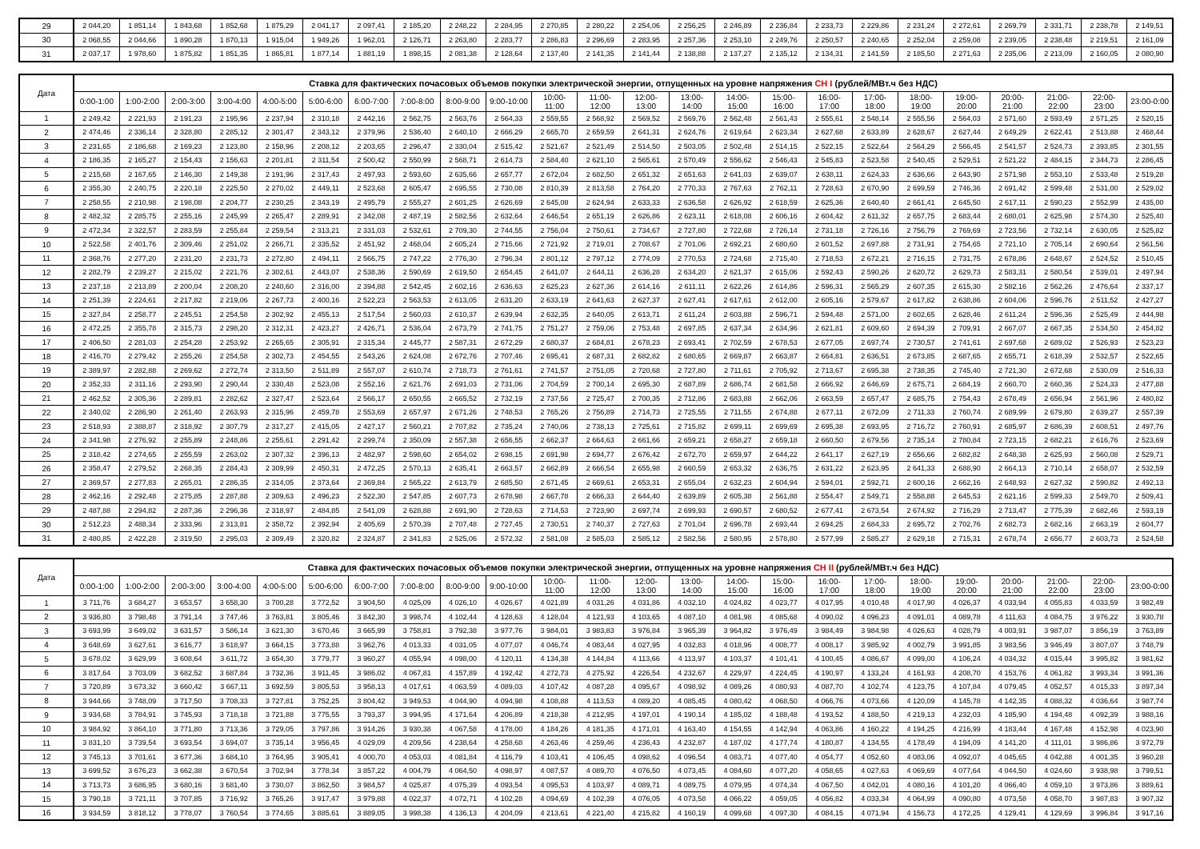| 29 | 2 044,20 | 1 851,14 | 1 843,68 | 1 852,68 | 1 875,29 | 2 041,17 | 2 097,41 | 2 185,20 | 2 248,22 | 2 284,95 | 2 270,85 | 2 280,22 | 2 254,06 | 2 256,25 | 2 246,89 | 2 236,84 | 2 233,73 | 2 229,86 | 2 231,24 | 2 272,61 | 2 269,79 | 2 331,71 | 2 238,78 | 2 149,51 |
| 30 | 2 068,55 | 2 044,66 | 1 890,28 | 1 870,13 | 1 915,04 | 1 949,26 | 1 962,01 | 2 126,71 | 2 263,80 | 2 283,77 | 2 286,83 | 2 296,69 | 2 283,95 | 2 257,36 | 2 253,10 | 2 249,76 | 2 250,57 | 2 240,65 | 2 252,04 | 2 259,08 | 2 239,05 | 2 238,48 | 2 219,51 | 2 161,09 |
| 31 | 2 037,17 | 1 978,60 | 1 875,82 | 1 851,35 | 1 865,81 | 1 877,14 | 1 881,19 | 1 898,15 | 2 081,38 | 2 128,64 | 2 137,40 | 2 141,35 | 2 141,44 | 2 138,88 | 2 137,27 | 2 135,12 | 2 134,31 | 2 141,59 | 2 185,50 | 2 271,63 | 2 235,06 | 2 213,09 | 2 160,05 | 2 080,90 |
| Дата | Ставка для фактических почасовых объемов покупки электрической энергии, отпущенных на уровне напряжения СН I (рублей/МВт.ч без НДС) | | | | | | | | | | | | | | | | | | | | | | | |
| --- | --- | --- | --- | --- | --- | --- | --- | --- | --- | --- | --- | --- | --- | --- | --- | --- | --- | --- | --- | --- | --- | --- | --- | --- |
| | 0:00-1:00 | 1:00-2:00 | 2:00-3:00 | 3:00-4:00 | 4:00-5:00 | 5:00-6:00 | 6:00-7:00 | 7:00-8:00 | 8:00-9:00 | 9:00-10:00 | 10:00- 11:00 | 11:00- 12:00 | 12:00- 13:00 | 13:00- 14:00 | 14:00- 15:00 | 15:00- 16:00 | 16:00- 17:00 | 17:00- 18:00 | 18:00- 19:00 | 19:00- 20:00 | 20:00- 21:00 | 21:00- 22:00 | 22:00- 23:00 | 23:00-0:00 |
| 1 | 2 249,42 | 2 221,93 | 2 191,23 | 2 195,96 | 2 237,94 | 2 310,18 | 2 442,16 | 2 562,75 | 2 563,76 | 2 564,33 | 2 559,55 | 2 568,92 | 2 569,52 | 2 569,76 | 2 562,48 | 2 561,43 | 2 555,61 | 2 548,14 | 2 555,56 | 2 564,03 | 2 571,60 | 2 593,49 | 2 571,25 | 2 520,15 |
| 2 | 2 474,46 | 2 336,14 | 2 328,80 | 2 285,12 | 2 301,47 | 2 343,12 | 2 379,96 | 2 536,40 | 2 640,10 | 2 666,29 | 2 665,70 | 2 659,59 | 2 641,31 | 2 624,76 | 2 619,64 | 2 623,34 | 2 627,68 | 2 633,89 | 2 628,67 | 2 627,44 | 2 649,29 | 2 622,41 | 2 513,88 | 2 468,44 |
| 3 | 2 231,65 | 2 186,68 | 2 169,23 | 2 123,80 | 2 158,96 | 2 208,12 | 2 203,65 | 2 296,47 | 2 330,04 | 2 515,42 | 2 521,67 | 2 521,49 | 2 514,50 | 2 503,05 | 2 502,48 | 2 514,15 | 2 522,15 | 2 522,64 | 2 564,29 | 2 566,45 | 2 541,57 | 2 524,73 | 2 393,85 | 2 301,55 |
| 4 | 2 186,35 | 2 165,27 | 2 154,43 | 2 156,63 | 2 201,81 | 2 311,54 | 2 500,42 | 2 550,99 | 2 568,71 | 2 614,73 | 2 584,40 | 2 621,10 | 2 565,61 | 2 570,49 | 2 556,62 | 2 546,43 | 2 545,83 | 2 523,58 | 2 540,45 | 2 529,51 | 2 521,22 | 2 484,15 | 2 344,73 | 2 286,45 |
| 5 | 2 215,68 | 2 167,65 | 2 146,30 | 2 149,38 | 2 191,96 | 2 317,43 | 2 497,93 | 2 593,60 | 2 635,66 | 2 657,77 | 2 672,04 | 2 682,50 | 2 651,32 | 2 651,63 | 2 641,03 | 2 639,07 | 2 638,11 | 2 624,33 | 2 636,66 | 2 643,90 | 2 571,98 | 2 553,10 | 2 533,48 | 2 519,28 |
| 6 | 2 355,30 | 2 240,75 | 2 220,18 | 2 225,50 | 2 270,02 | 2 449,11 | 2 523,68 | 2 605,47 | 2 695,55 | 2 730,08 | 2 810,39 | 2 813,58 | 2 764,20 | 2 770,33 | 2 767,63 | 2 762,11 | 2 728,63 | 2 670,90 | 2 699,59 | 2 746,36 | 2 691,42 | 2 599,48 | 2 531,00 | 2 529,02 |
| 7 | 2 258,55 | 2 210,98 | 2 198,08 | 2 204,77 | 2 230,25 | 2 343,19 | 2 495,79 | 2 555,27 | 2 601,25 | 2 626,69 | 2 645,08 | 2 624,94 | 2 633,33 | 2 636,58 | 2 626,92 | 2 618,59 | 2 625,36 | 2 640,40 | 2 661,41 | 2 645,50 | 2 617,11 | 2 590,23 | 2 552,99 | 2 435,00 |
| 8 | 2 482,32 | 2 285,75 | 2 255,16 | 2 245,99 | 2 265,47 | 2 289,91 | 2 342,08 | 2 487,19 | 2 582,56 | 2 632,64 | 2 646,54 | 2 651,19 | 2 626,86 | 2 623,11 | 2 618,08 | 2 606,16 | 2 604,42 | 2 611,32 | 2 657,75 | 2 683,44 | 2 680,01 | 2 625,98 | 2 574,30 | 2 525,40 |
| 9 | 2 472,34 | 2 322,57 | 2 283,59 | 2 255,84 | 2 259,54 | 2 313,21 | 2 331,03 | 2 532,61 | 2 709,30 | 2 744,55 | 2 756,04 | 2 750,61 | 2 734,67 | 2 727,80 | 2 722,68 | 2 726,14 | 2 731,18 | 2 726,16 | 2 756,79 | 2 769,69 | 2 723,56 | 2 732,14 | 2 630,05 | 2 525,82 |
| 10 | 2 522,58 | 2 401,76 | 2 309,46 | 2 251,02 | 2 266,71 | 2 335,52 | 2 451,92 | 2 468,04 | 2 605,24 | 2 715,66 | 2 721,92 | 2 719,01 | 2 708,67 | 2 701,06 | 2 692,21 | 2 680,60 | 2 601,52 | 2 697,88 | 2 731,91 | 2 754,65 | 2 721,10 | 2 705,14 | 2 690,64 | 2 561,56 |
| 11 | 2 368,76 | 2 277,20 | 2 231,20 | 2 231,73 | 2 272,80 | 2 494,11 | 2 566,75 | 2 747,22 | 2 776,30 | 2 796,34 | 2 801,12 | 2 797,12 | 2 774,09 | 2 770,53 | 2 724,68 | 2 715,40 | 2 718,53 | 2 672,21 | 2 716,15 | 2 731,75 | 2 678,86 | 2 648,67 | 2 524,52 | 2 510,45 |
| 12 | 2 282,79 | 2 239,27 | 2 215,02 | 2 221,76 | 2 302,61 | 2 443,07 | 2 538,36 | 2 590,69 | 2 619,50 | 2 654,45 | 2 641,07 | 2 644,11 | 2 636,28 | 2 634,20 | 2 621,37 | 2 615,06 | 2 592,43 | 2 590,26 | 2 620,72 | 2 629,73 | 2 583,31 | 2 580,54 | 2 539,01 | 2 497,94 |
| 13 | 2 237,18 | 2 213,89 | 2 200,04 | 2 208,20 | 2 240,60 | 2 316,00 | 2 394,88 | 2 542,45 | 2 602,16 | 2 636,63 | 2 625,23 | 2 627,36 | 2 614,16 | 2 611,11 | 2 622,26 | 2 614,86 | 2 596,31 | 2 565,29 | 2 607,35 | 2 615,30 | 2 582,16 | 2 562,26 | 2 476,64 | 2 337,17 |
| 14 | 2 251,39 | 2 224,61 | 2 217,82 | 2 219,06 | 2 267,73 | 2 400,16 | 2 522,23 | 2 563,53 | 2 613,05 | 2 631,20 | 2 633,19 | 2 641,63 | 2 627,37 | 2 627,41 | 2 617,61 | 2 612,00 | 2 605,16 | 2 579,67 | 2 617,82 | 2 638,86 | 2 604,06 | 2 596,76 | 2 511,52 | 2 427,27 |
| 15 | 2 327,84 | 2 258,77 | 2 245,51 | 2 254,58 | 2 302,92 | 2 455,13 | 2 517,54 | 2 560,03 | 2 610,37 | 2 639,94 | 2 632,35 | 2 640,05 | 2 613,71 | 2 611,24 | 2 603,88 | 2 596,71 | 2 594,48 | 2 571,00 | 2 602,65 | 2 628,46 | 2 611,24 | 2 596,36 | 2 525,49 | 2 444,98 |
| 16 | 2 472,25 | 2 355,78 | 2 315,73 | 2 298,20 | 2 312,31 | 2 423,27 | 2 426,71 | 2 536,04 | 2 673,79 | 2 741,75 | 2 751,27 | 2 759,06 | 2 753,48 | 2 697,85 | 2 637,34 | 2 634,96 | 2 621,81 | 2 609,60 | 2 694,39 | 2 709,91 | 2 667,07 | 2 667,35 | 2 534,50 | 2 454,82 |
| 17 | 2 406,50 | 2 281,03 | 2 254,28 | 2 253,92 | 2 265,65 | 2 305,91 | 2 315,34 | 2 445,77 | 2 587,31 | 2 672,29 | 2 680,37 | 2 684,81 | 2 678,23 | 2 693,41 | 2 702,59 | 2 678,53 | 2 677,05 | 2 697,74 | 2 730,57 | 2 741,61 | 2 697,68 | 2 689,02 | 2 526,93 | 2 523,23 |
| 18 | 2 416,70 | 2 279,42 | 2 255,26 | 2 254,58 | 2 302,73 | 2 454,55 | 2 543,26 | 2 624,08 | 2 672,76 | 2 707,46 | 2 695,41 | 2 687,31 | 2 682,82 | 2 680,65 | 2 669,87 | 2 663,87 | 2 664,81 | 2 636,51 | 2 673,85 | 2 687,65 | 2 655,71 | 2 618,39 | 2 532,57 | 2 522,65 |
| 19 | 2 389,97 | 2 282,88 | 2 269,62 | 2 272,74 | 2 313,50 | 2 511,89 | 2 557,07 | 2 610,74 | 2 718,73 | 2 761,61 | 2 741,57 | 2 751,05 | 2 720,68 | 2 727,80 | 2 711,61 | 2 705,92 | 2 713,67 | 2 695,38 | 2 738,35 | 2 745,40 | 2 721,30 | 2 672,68 | 2 530,09 | 2 516,33 |
| 20 | 2 352,33 | 2 311,16 | 2 293,90 | 2 290,44 | 2 330,48 | 2 523,08 | 2 552,16 | 2 621,76 | 2 691,03 | 2 731,06 | 2 704,59 | 2 700,14 | 2 695,30 | 2 687,89 | 2 686,74 | 2 681,58 | 2 666,92 | 2 646,69 | 2 675,71 | 2 684,19 | 2 660,70 | 2 660,36 | 2 524,33 | 2 477,88 |
| 21 | 2 462,52 | 2 305,36 | 2 289,81 | 2 282,62 | 2 327,47 | 2 523,64 | 2 566,17 | 2 650,55 | 2 665,52 | 2 732,19 | 2 737,56 | 2 725,47 | 2 700,35 | 2 712,86 | 2 683,88 | 2 662,06 | 2 663,59 | 2 657,47 | 2 685,75 | 2 754,43 | 2 678,49 | 2 656,94 | 2 561,96 | 2 480,82 |
| 22 | 2 340,02 | 2 286,90 | 2 261,40 | 2 263,93 | 2 315,96 | 2 459,78 | 2 553,69 | 2 657,97 | 2 671,26 | 2 748,53 | 2 765,26 | 2 756,89 | 2 714,73 | 2 725,55 | 2 711,55 | 2 674,88 | 2 677,11 | 2 672,09 | 2 711,33 | 2 760,74 | 2 689,99 | 2 679,80 | 2 639,27 | 2 557,39 |
| 23 | 2 518,93 | 2 388,87 | 2 318,92 | 2 307,79 | 2 317,27 | 2 415,05 | 2 427,17 | 2 560,21 | 2 707,82 | 2 735,24 | 2 740,06 | 2 738,13 | 2 725,61 | 2 715,82 | 2 699,11 | 2 699,69 | 2 695,38 | 2 693,95 | 2 716,72 | 2 760,91 | 2 685,97 | 2 686,39 | 2 608,51 | 2 497,76 |
| 24 | 2 341,98 | 2 276,92 | 2 255,89 | 2 248,86 | 2 255,61 | 2 291,42 | 2 299,74 | 2 350,09 | 2 557,38 | 2 656,55 | 2 662,37 | 2 664,63 | 2 661,66 | 2 659,21 | 2 658,27 | 2 659,18 | 2 660,50 | 2 679,56 | 2 735,14 | 2 780,84 | 2 723,15 | 2 682,21 | 2 616,76 | 2 523,69 |
| 25 | 2 318,42 | 2 274,65 | 2 255,59 | 2 263,02 | 2 307,32 | 2 396,13 | 2 482,97 | 2 598,60 | 2 654,02 | 2 698,15 | 2 691,98 | 2 694,77 | 2 676,42 | 2 672,70 | 2 659,97 | 2 644,22 | 2 641,17 | 2 627,19 | 2 656,66 | 2 682,82 | 2 648,38 | 2 625,93 | 2 560,08 | 2 529,71 |
| 26 | 2 358,47 | 2 279,52 | 2 268,35 | 2 284,43 | 2 309,99 | 2 450,31 | 2 472,25 | 2 570,13 | 2 635,41 | 2 663,57 | 2 662,89 | 2 666,54 | 2 655,98 | 2 660,59 | 2 653,32 | 2 636,75 | 2 631,22 | 2 623,95 | 2 641,33 | 2 688,90 | 2 664,13 | 2 710,14 | 2 658,07 | 2 532,59 |
| 27 | 2 369,57 | 2 277,83 | 2 265,01 | 2 286,35 | 2 314,05 | 2 373,64 | 2 369,84 | 2 565,22 | 2 613,79 | 2 685,50 | 2 671,45 | 2 669,61 | 2 653,31 | 2 655,04 | 2 632,23 | 2 604,94 | 2 594,01 | 2 592,71 | 2 600,16 | 2 662,16 | 2 648,93 | 2 627,32 | 2 590,82 | 2 492,13 |
| 28 | 2 462,16 | 2 292,48 | 2 275,85 | 2 287,88 | 2 309,63 | 2 496,23 | 2 522,30 | 2 547,85 | 2 607,73 | 2 678,98 | 2 667,78 | 2 666,33 | 2 644,40 | 2 639,89 | 2 605,38 | 2 561,88 | 2 554,47 | 2 549,71 | 2 558,88 | 2 645,53 | 2 621,16 | 2 599,33 | 2 549,70 | 2 509,41 |
| 29 | 2 487,88 | 2 294,82 | 2 287,36 | 2 296,36 | 2 318,97 | 2 484,85 | 2 541,09 | 2 628,88 | 2 691,90 | 2 728,63 | 2 714,53 | 2 723,90 | 2 697,74 | 2 699,93 | 2 690,57 | 2 680,52 | 2 677,41 | 2 673,54 | 2 674,92 | 2 716,29 | 2 713,47 | 2 775,39 | 2 682,46 | 2 593,19 |
| 30 | 2 512,23 | 2 488,34 | 2 333,96 | 2 313,81 | 2 358,72 | 2 392,94 | 2 405,69 | 2 570,39 | 2 707,48 | 2 727,45 | 2 730,51 | 2 740,37 | 2 727,63 | 2 701,04 | 2 696,78 | 2 693,44 | 2 694,25 | 2 684,33 | 2 695,72 | 2 702,76 | 2 682,73 | 2 682,16 | 2 663,19 | 2 604,77 |
| 31 | 2 480,85 | 2 422,28 | 2 319,50 | 2 295,03 | 2 309,49 | 2 320,82 | 2 324,87 | 2 341,83 | 2 525,06 | 2 572,32 | 2 581,08 | 2 585,03 | 2 585,12 | 2 582,56 | 2 580,95 | 2 578,80 | 2 577,99 | 2 585,27 | 2 629,18 | 2 715,31 | 2 678,74 | 2 656,77 | 2 603,73 | 2 524,58 |
| Дата | Ставка для фактических почасовых объемов покупки электрической энергии, отпущенных на уровне напряжения СН II (рублей/МВт.ч без НДС) | | | | | | | | | | | | | | | | | | | | | | | |
| --- | --- | --- | --- | --- | --- | --- | --- | --- | --- | --- | --- | --- | --- | --- | --- | --- | --- | --- | --- | --- | --- | --- | --- | --- |
| | 0:00-1:00 | 1:00-2:00 | 2:00-3:00 | 3:00-4:00 | 4:00-5:00 | 5:00-6:00 | 6:00-7:00 | 7:00-8:00 | 8:00-9:00 | 9:00-10:00 | 10:00- 11:00 | 11:00- 12:00 | 12:00- 13:00 | 13:00- 14:00 | 14:00- 15:00 | 15:00- 16:00 | 16:00- 17:00 | 17:00- 18:00 | 18:00- 19:00 | 19:00- 20:00 | 20:00- 21:00 | 21:00- 22:00 | 22:00- 23:00 | 23:00-0:00 |
| 1 | 3 711,76 | 3 684,27 | 3 653,57 | 3 658,30 | 3 700,28 | 3 772,52 | 3 904,50 | 4 025,09 | 4 026,10 | 4 026,67 | 4 021,89 | 4 031,26 | 4 031,86 | 4 032,10 | 4 024,82 | 4 023,77 | 4 017,95 | 4 010,48 | 4 017,90 | 4 026,37 | 4 033,94 | 4 055,83 | 4 033,59 | 3 982,49 |
| 2 | 3 936,80 | 3 798,48 | 3 791,14 | 3 747,46 | 3 763,81 | 3 805,46 | 3 842,30 | 3 998,74 | 4 102,44 | 4 128,63 | 4 128,04 | 4 121,93 | 4 103,65 | 4 087,10 | 4 081,98 | 4 085,68 | 4 090,02 | 4 096,23 | 4 091,01 | 4 089,78 | 4 111,63 | 4 084,75 | 3 976,22 | 3 930,78 |
| 3 | 3 693,99 | 3 649,02 | 3 631,57 | 3 586,14 | 3 621,30 | 3 670,46 | 3 665,99 | 3 758,81 | 3 792,38 | 3 977,76 | 3 984,01 | 3 983,83 | 3 976,84 | 3 965,39 | 3 964,82 | 3 976,49 | 3 984,49 | 3 984,98 | 4 026,63 | 4 028,79 | 4 003,91 | 3 987,07 | 3 856,19 | 3 763,89 |
| 4 | 3 648,69 | 3 627,61 | 3 616,77 | 3 618,97 | 3 664,15 | 3 773,88 | 3 962,76 | 4 013,33 | 4 031,05 | 4 077,07 | 4 046,74 | 4 083,44 | 4 027,95 | 4 032,83 | 4 018,96 | 4 008,77 | 4 008,17 | 3 985,92 | 4 002,79 | 3 991,85 | 3 983,56 | 3 946,49 | 3 807,07 | 3 748,79 |
| 5 | 3 678,02 | 3 629,99 | 3 608,64 | 3 611,72 | 3 654,30 | 3 779,77 | 3 960,27 | 4 055,94 | 4 098,00 | 4 120,11 | 4 134,38 | 4 144,84 | 4 113,66 | 4 113,97 | 4 103,37 | 4 101,41 | 4 100,45 | 4 086,67 | 4 099,00 | 4 106,24 | 4 034,32 | 4 015,44 | 3 995,82 | 3 981,62 |
| 6 | 3 817,64 | 3 703,09 | 3 682,52 | 3 687,84 | 3 732,36 | 3 911,45 | 3 986,02 | 4 067,81 | 4 157,89 | 4 192,42 | 4 272,73 | 4 275,92 | 4 226,54 | 4 232,67 | 4 229,97 | 4 224,45 | 4 190,97 | 4 133,24 | 4 161,93 | 4 208,70 | 4 153,76 | 4 061,82 | 3 993,34 | 3 991,36 |
| 7 | 3 720,89 | 3 673,32 | 3 660,42 | 3 667,11 | 3 692,59 | 3 805,53 | 3 958,13 | 4 017,61 | 4 063,59 | 4 089,03 | 4 107,42 | 4 087,28 | 4 095,67 | 4 098,92 | 4 089,26 | 4 080,93 | 4 087,70 | 4 102,74 | 4 123,75 | 4 107,84 | 4 079,45 | 4 052,57 | 4 015,33 | 3 897,34 |
| 8 | 3 944,66 | 3 748,09 | 3 717,50 | 3 708,33 | 3 727,81 | 3 752,25 | 3 804,42 | 3 949,53 | 4 044,90 | 4 094,98 | 4 108,88 | 4 113,53 | 4 089,20 | 4 085,45 | 4 080,42 | 4 068,50 | 4 066,76 | 4 073,66 | 4 120,09 | 4 145,78 | 4 142,35 | 4 088,32 | 4 036,64 | 3 987,74 |
| 9 | 3 934,68 | 3 784,91 | 3 745,93 | 3 718,18 | 3 721,88 | 3 775,55 | 3 793,37 | 3 994,95 | 4 171,64 | 4 206,89 | 4 218,38 | 4 212,95 | 4 197,01 | 4 190,14 | 4 185,02 | 4 188,48 | 4 193,52 | 4 188,50 | 4 219,13 | 4 232,03 | 4 185,90 | 4 194,48 | 4 092,39 | 3 988,16 |
| 10 | 3 984,92 | 3 864,10 | 3 771,80 | 3 713,36 | 3 729,05 | 3 797,86 | 3 914,26 | 3 930,38 | 4 067,58 | 4 178,00 | 4 184,26 | 4 181,35 | 4 171,01 | 4 163,40 | 4 154,55 | 4 142,94 | 4 063,86 | 4 160,22 | 4 194,25 | 4 216,99 | 4 183,44 | 4 167,48 | 4 152,98 | 4 023,90 |
| 11 | 3 831,10 | 3 739,54 | 3 693,54 | 3 694,07 | 3 735,14 | 3 956,45 | 4 029,09 | 4 209,56 | 4 238,64 | 4 258,68 | 4 263,46 | 4 259,46 | 4 236,43 | 4 232,87 | 4 187,02 | 4 177,74 | 4 180,87 | 4 134,55 | 4 178,49 | 4 194,09 | 4 141,20 | 4 111,01 | 3 986,86 | 3 972,79 |
| 12 | 3 745,13 | 3 701,61 | 3 677,36 | 3 684,10 | 3 764,95 | 3 905,41 | 4 000,70 | 4 053,03 | 4 081,84 | 4 116,79 | 4 103,41 | 4 106,45 | 4 098,62 | 4 096,54 | 4 083,71 | 4 077,40 | 4 054,77 | 4 052,60 | 4 083,06 | 4 092,07 | 4 045,65 | 4 042,88 | 4 001,35 | 3 960,28 |
| 13 | 3 699,52 | 3 676,23 | 3 662,38 | 3 670,54 | 3 702,94 | 3 778,34 | 3 857,22 | 4 004,79 | 4 064,50 | 4 098,97 | 4 087,57 | 4 089,70 | 4 076,50 | 4 073,45 | 4 084,60 | 4 077,20 | 4 058,65 | 4 027,63 | 4 069,69 | 4 077,64 | 4 044,50 | 4 024,60 | 3 938,98 | 3 799,51 |
| 14 | 3 713,73 | 3 686,95 | 3 680,16 | 3 681,40 | 3 730,07 | 3 862,50 | 3 984,57 | 4 025,87 | 4 075,39 | 4 093,54 | 4 095,53 | 4 103,97 | 4 089,71 | 4 089,75 | 4 079,95 | 4 074,34 | 4 067,50 | 4 042,01 | 4 080,16 | 4 101,20 | 4 066,40 | 4 059,10 | 3 973,86 | 3 889,61 |
| 15 | 3 790,18 | 3 721,11 | 3 707,85 | 3 716,92 | 3 765,26 | 3 917,47 | 3 979,88 | 4 022,37 | 4 072,71 | 4 102,28 | 4 094,69 | 4 102,39 | 4 076,05 | 4 073,58 | 4 066,22 | 4 059,05 | 4 056,82 | 4 033,34 | 4 064,99 | 4 090,80 | 4 073,58 | 4 058,70 | 3 987,83 | 3 907,32 |
| 16 | 3 934,59 | 3 818,12 | 3 778,07 | 3 760,54 | 3 774,65 | 3 885,61 | 3 889,05 | 3 998,38 | 4 136,13 | 4 204,09 | 4 213,61 | 4 221,40 | 4 215,82 | 4 160,19 | 4 099,68 | 4 097,30 | 4 084,15 | 4 071,94 | 4 156,73 | 4 172,25 | 4 129,41 | 4 129,69 | 3 996,84 | 3 917,16 |